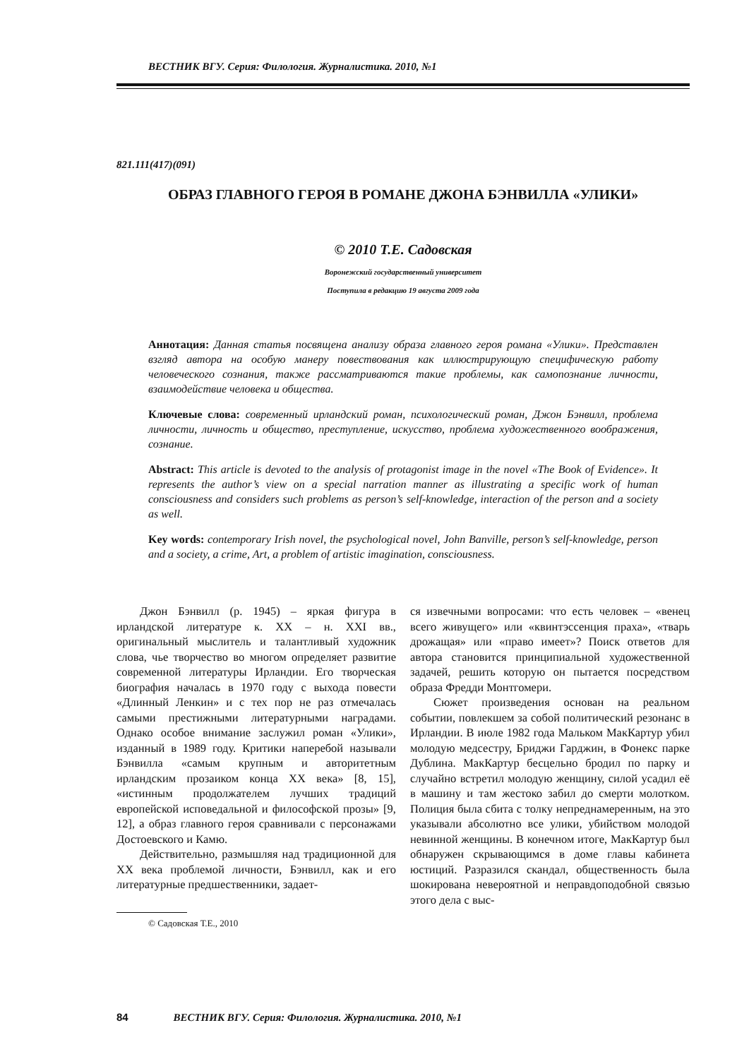ВЕСТНИК ВГУ. Серия: Филология. Журналистика. 2010, №1
821.111(417)(091)
ОБРАЗ ГЛАВНОГО ГЕРОЯ В РОМАНЕ ДЖОНА БЭНВИЛЛА «УЛИКИ»
© 2010 Т.Е. Садовская
Воронежский государственный университет
Поступила в редакцию 19 августа 2009 года
Аннотация: Данная статья посвящена анализу образа главного героя романа «Улики». Представлен взгляд автора на особую манеру повествования как иллюстрирующую специфическую работу человеческого сознания, также рассматриваются такие проблемы, как самопознание личности, взаимодействие человека и общества.
Ключевые слова: современный ирландский роман, психологический роман, Джон Бэнвилл, проблема личности, личность и общество, преступление, искусство, проблема художественного воображения, сознание.
Abstract: This article is devoted to the analysis of protagonist image in the novel «The Book of Evidence». It represents the author’s view on a special narration manner as illustrating a specific work of human consciousness and considers such problems as person’s self-knowledge, interaction of the person and a society as well.
Key words: contemporary Irish novel, the psychological novel, John Banville, person’s self-knowledge, person and a society, a crime, Art, a problem of artistic imagination, consciousness.
Джон Бэнвилл (р. 1945) – яркая фигура в ирландской литературе к. XX – н. XXI вв., оригинальный мыслитель и талантливый художник слова, чье творчество во многом определяет развитие современной литературы Ирландии. Его творческая биография началась в 1970 году с выхода повести «Длинный Ленкин» и с тех пор не раз отмечалась самыми престижными литературными наградами. Однако особое внимание заслужил роман «Улики», изданный в 1989 году. Критики наперебой называли Бэнвилла «самым крупным и авторитетным ирландским прозаиком конца XX века» [8, 15], «истинным продолжателем лучших традиций европейской исповедальной и философской прозы» [9, 12], а образ главного героя сравнивали с персонажами Достоевского и Камю.
Действительно, размышляя над традиционной для XX века проблемой личности, Бэнвилл, как и его литературные предшественники, задает-
© Садовская Т.Е., 2010
ся извечными вопросами: что есть человек – «венец всего живущего» или «квинтэссенция праха», «тварь дрожащая» или «право имеет»? Поиск ответов для автора становится принципиальной художественной задачей, решить которую он пытается посредством образа Фредди Монтгомери.
Сюжет произведения основан на реальном событии, повлекшем за собой политический резонанс в Ирландии. В июле 1982 года Мальком МакКартур убил молодую медсестру, Бриджи Гарджин, в Фонекс парке Дублина. МакКартур бесцельно бродил по парку и случайно встретил молодую женщину, силой усадил её в машину и там жестоко забил до смерти молотком. Полиция была сбита с толку непреднамеренным, на это указывали абсолютно все улики, убийством молодой невинной женщины. В конечном итоге, МакКартур был обнаружен скрывающимся в доме главы кабинета юстиций. Разразился скандал, общественность была шокирована невероятной и неправдоподобной связью этого дела с выс-
84 ВЕСТНИК ВГУ. Серия: Филология. Журналистика. 2010, №1